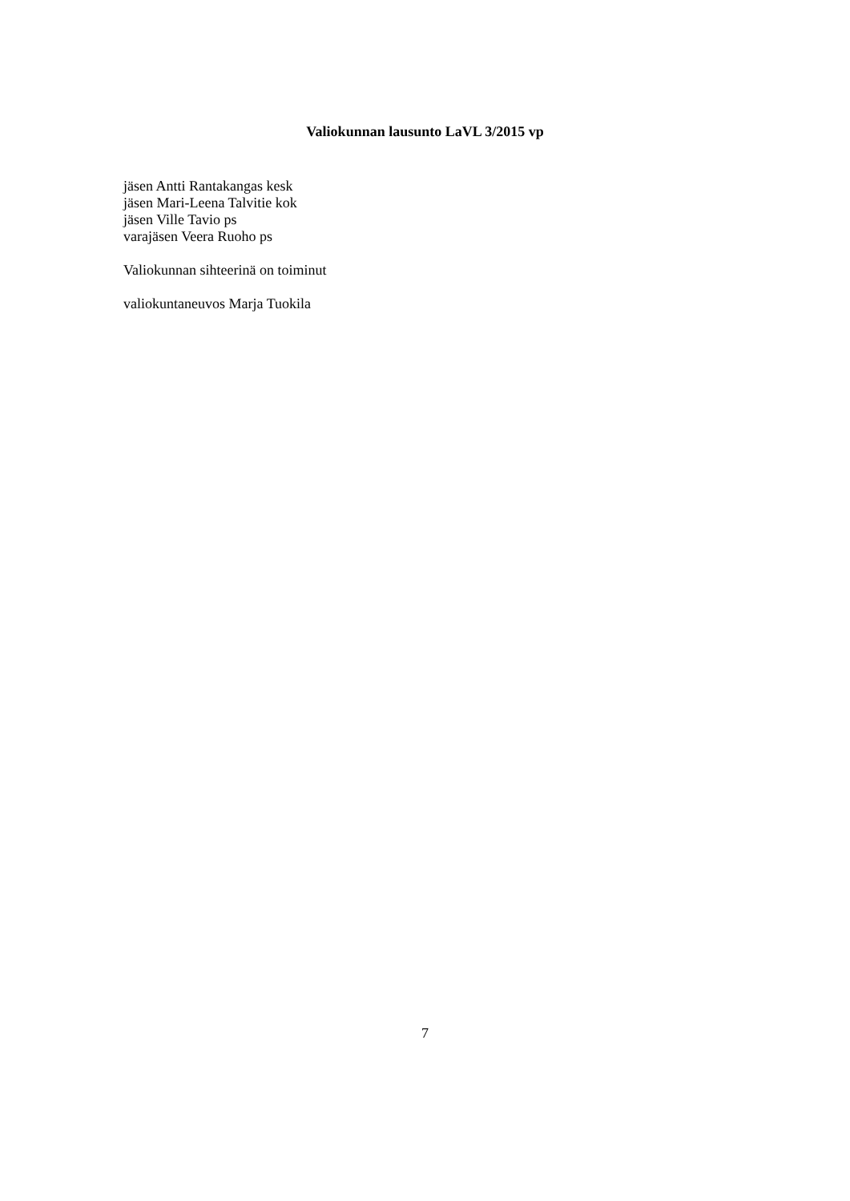Valiokunnan lausunto LaVL 3/2015 vp
jäsen Antti Rantakangas kesk
jäsen Mari-Leena Talvitie kok
jäsen Ville Tavio ps
varajäsen Veera Ruoho ps
Valiokunnan sihteerinä on toiminut
valiokuntaneuvos Marja Tuokila
7